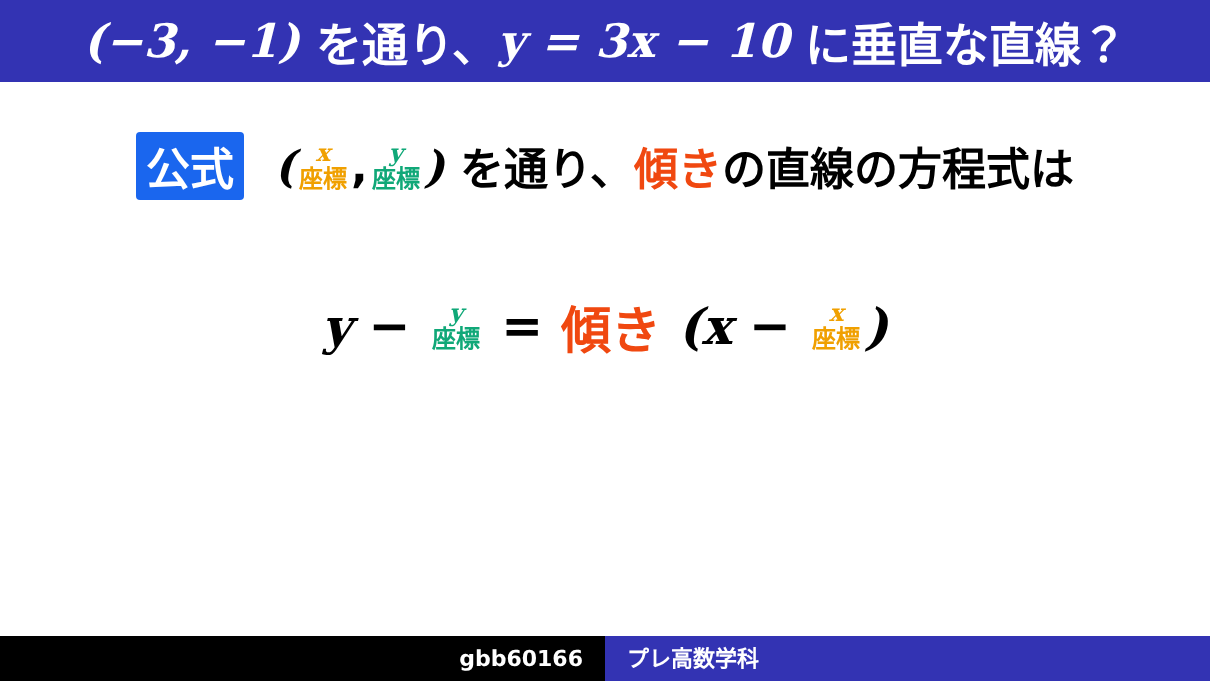(−3, −1) を通り、 y = 3x − 10 に垂直な直線？
公式 (x 座標, y 座標) を通り、 傾き の直線の方程式は
y − y 座標 = 傾き (x − x 座標)
gbb60166 プレ高数学科